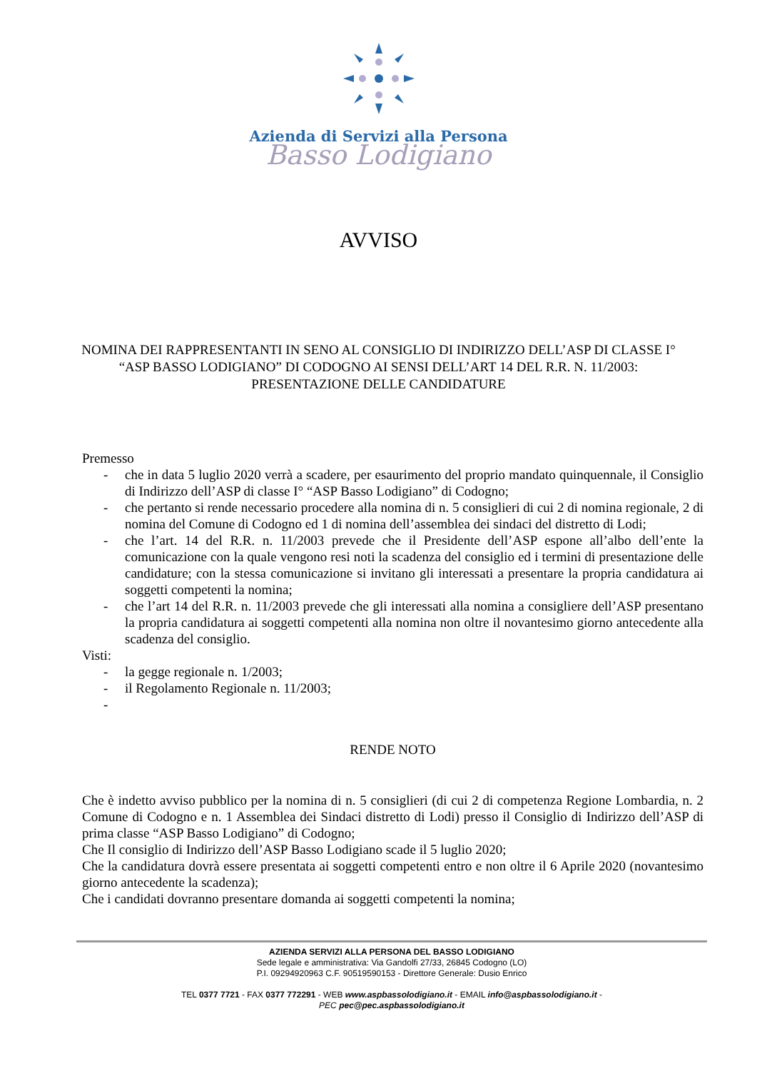Azienda di Servizi alla Persona
Basso Lodigiano
AVVISO
NOMINA DEI RAPPRESENTANTI IN SENO AL CONSIGLIO DI INDIRIZZO DELL’ASP DI CLASSE I° “ASP BASSO LODIGIANO” DI CODOGNO AI SENSI DELL’ART 14 DEL R.R. N. 11/2003: PRESENTAZIONE DELLE CANDIDATURE
Premesso
- che in data 5 luglio 2020 verrà a scadere, per esaurimento del proprio mandato quinquennale, il Consiglio di Indirizzo dell’ASP di classe I° “ASP Basso Lodigiano” di Codogno;
- che pertanto si rende necessario procedere alla nomina di n. 5 consiglieri di cui 2 di nomina regionale, 2 di nomina del Comune di Codogno ed 1 di nomina dell’assemblea dei sindaci del distretto di Lodi;
- che l’art. 14 del R.R. n. 11/2003 prevede che il Presidente dell’ASP espone all’albo dell’ente la comunicazione con la quale vengono resi noti la scadenza del consiglio ed i termini di presentazione delle candidature; con la stessa comunicazione si invitano gli interessati a presentare la propria candidatura ai soggetti competenti la nomina;
- che l’art 14 del R.R. n. 11/2003 prevede che gli interessati alla nomina a consigliere dell’ASP presentano la propria candidatura ai soggetti competenti alla nomina non oltre il novantesimo giorno antecedente alla scadenza del consiglio.
Visti:
- la gegge regionale n. 1/2003;
- il Regolamento Regionale n. 11/2003;
-
RENDE NOTO
Che è indetto avviso pubblico per la nomina di n. 5 consiglieri (di cui 2 di competenza Regione Lombardia, n. 2 Comune di Codogno e n. 1 Assemblea dei Sindaci distretto di Lodi) presso il Consiglio di Indirizzo dell’ASP di prima classe “ASP Basso Lodigiano” di Codogno;
Che Il consiglio di Indirizzo dell’ASP Basso Lodigiano scade il 5 luglio 2020;
Che la candidatura dovrà essere presentata ai soggetti competenti entro e non oltre il 6 Aprile 2020 (novantesimo giorno antecedente la scadenza);
Che i candidati dovranno presentare domanda ai soggetti competenti la nomina;
AZIENDA SERVIZI ALLA PERSONA DEL BASSO LODIGIANO
Sede legale e amministrativa: Via Gandolfi 27/33, 26845 Codogno (LO)
P.I. 09294920963 C.F. 90519590153 - Direttore Generale: Dusio Enrico
TEL 0377 7721 - FAX 0377 772291 - WEB www.aspbassolodigiano.it - EMAIL info@aspbassolodigiano.it -
PEC pec@pec.aspbassolodigiano.it